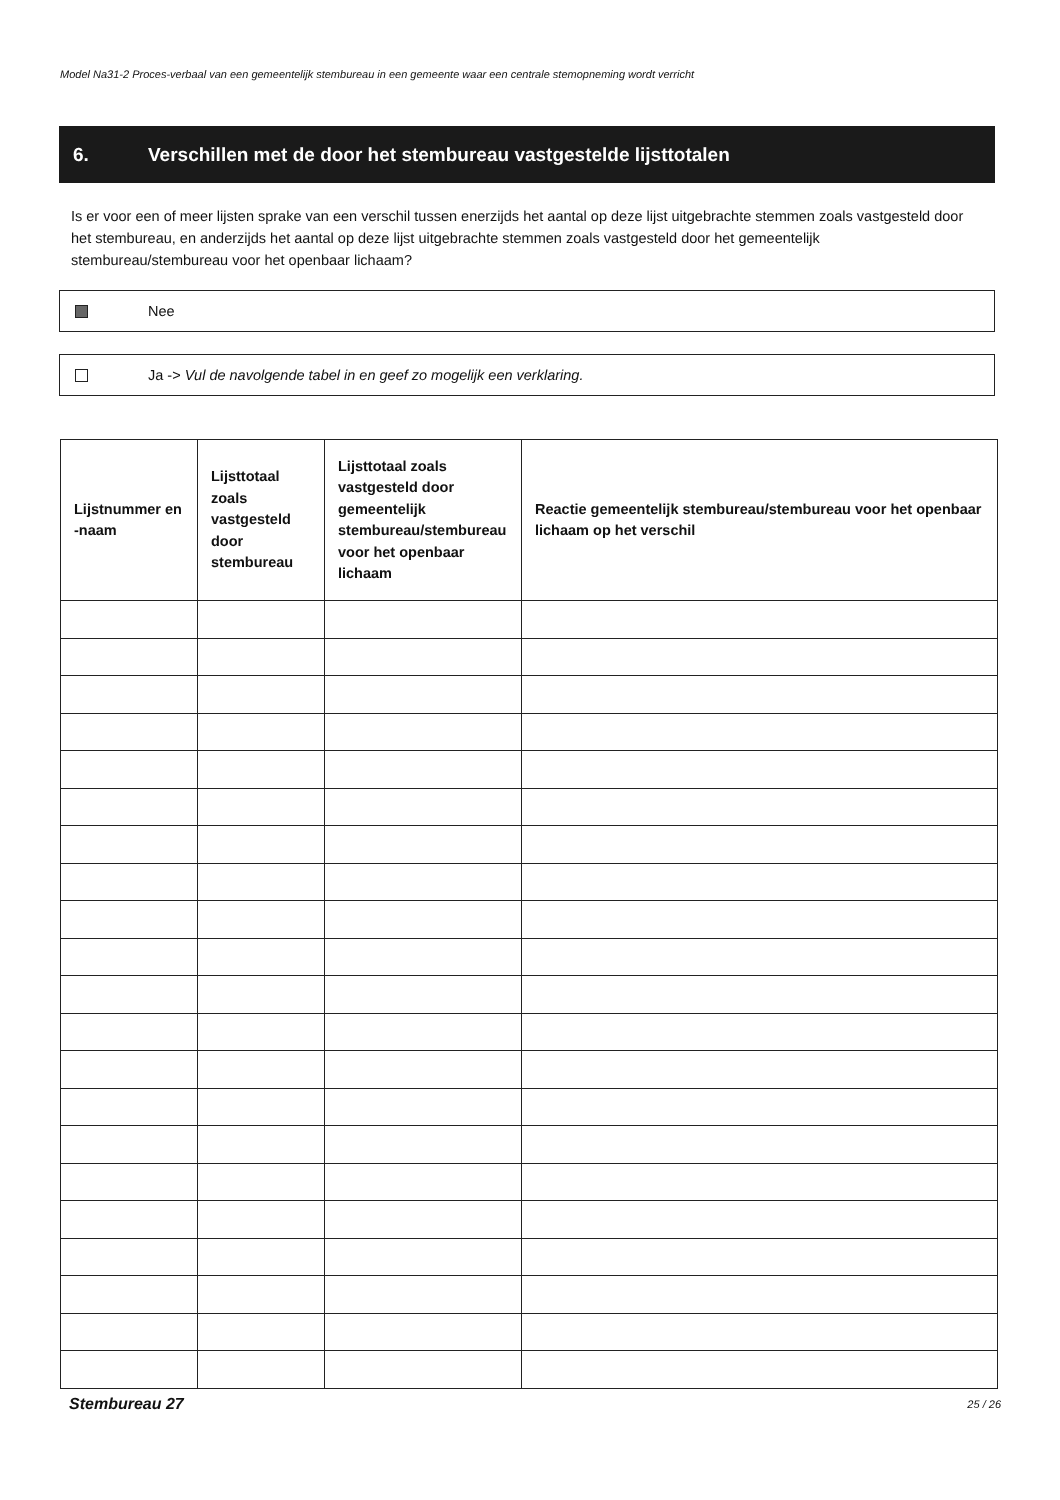Model Na31-2 Proces-verbaal van een gemeentelijk stembureau in een gemeente waar een centrale stemopneming wordt verricht
6. Verschillen met de door het stembureau vastgestelde lijsttotalen
Is er voor een of meer lijsten sprake van een verschil tussen enerzijds het aantal op deze lijst uitgebrachte stemmen zoals vastgesteld door het stembureau, en anderzijds het aantal op deze lijst uitgebrachte stemmen zoals vastgesteld door het gemeentelijk stembureau/stembureau voor het openbaar lichaam?
Nee
Ja -> Vul de navolgende tabel in en geef zo mogelijk een verklaring.
| Lijstnummer en -naam | Lijsttotaal zoals vastgesteld door stembureau | Lijsttotaal zoals vastgesteld door gemeentelijk stembureau/stembureau voor het openbaar lichaam | Reactie gemeentelijk stembureau/stembureau voor het openbaar lichaam op het verschil |
| --- | --- | --- | --- |
Stembureau 27 25 / 26